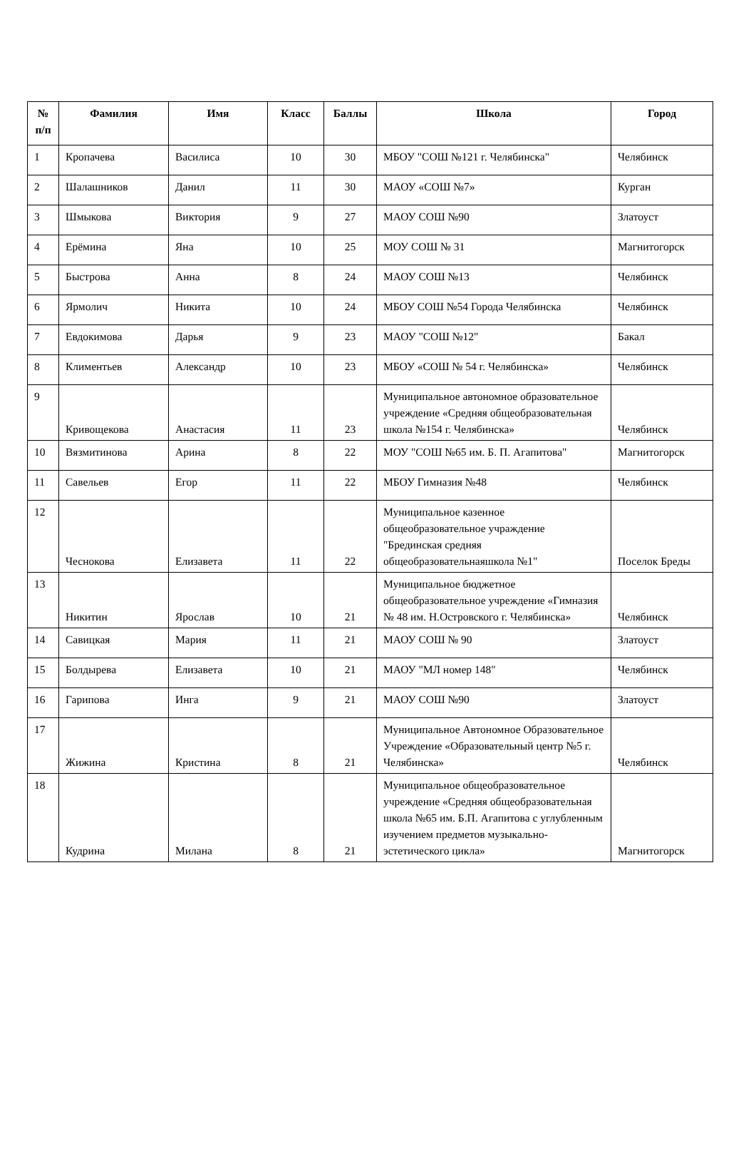| № п/п | Фамилия | Имя | Класс | Баллы | Школа | Город |
| --- | --- | --- | --- | --- | --- | --- |
| 1 | Кропачева | Василиса | 10 | 30 | МБОУ "СОШ №121 г. Челябинска" | Челябинск |
| 2 | Шалашников | Данил | 11 | 30 | МАОУ «СОШ №7» | Курган |
| 3 | Шмыкова | Виктория | 9 | 27 | МАОУ СОШ №90 | Златоуст |
| 4 | Ерёмина | Яна | 10 | 25 | МОУ СОШ № 31 | Магнитогорск |
| 5 | Быстрова | Анна | 8 | 24 | МАОУ СОШ №13 | Челябинск |
| 6 | Ярмолич | Никита | 10 | 24 | МБОУ СОШ №54 Города Челябинска | Челябинск |
| 7 | Евдокимова | Дарья | 9 | 23 | МАОУ "СОШ №12" | Бакал |
| 8 | Климентьев | Александр | 10 | 23 | МБОУ «СОШ № 54 г. Челябинска» | Челябинск |
| 9 | Кривощекова | Анастасия | 11 | 23 | Муниципальное автономное образовательное учреждение «Средняя общеобразовательная школа №154 г. Челябинска» | Челябинск |
| 10 | Вязмитинова | Арина | 8 | 22 | МОУ "СОШ №65 им. Б. П. Агапитова" | Магнитогорск |
| 11 | Савельев | Егор | 11 | 22 | МБОУ Гимназия №48 | Челябинск |
| 12 | Чеснокова | Елизавета | 11 | 22 | Муниципальное казенное общеобразовательное учраждение "Брединская средняя общеобразовательнаяшкола №1" | Поселок Бреды |
| 13 | Никитин | Ярослав | 10 | 21 | Муниципальное бюджетное общеобразовательное учреждение «Гимназия № 48 им. Н.Островского г. Челябинска» | Челябинск |
| 14 | Савицкая | Мария | 11 | 21 | МАОУ СОШ № 90 | Златоуст |
| 15 | Болдырева | Елизавета | 10 | 21 | МАОУ "МЛ номер 148" | Челябинск |
| 16 | Гарипова | Инга | 9 | 21 | МАОУ СОШ №90 | Златоуст |
| 17 | Жижина | Кристина | 8 | 21 | Муниципальное Автономное Образовательное Учреждение «Образовательный центр №5 г. Челябинска» | Челябинск |
| 18 | Кудрина | Милана | 8 | 21 | Муниципальное общеобразовательное учреждение «Средняя общеобразовательная школа №65 им. Б.П. Агапитова с углубленным изучением предметов музыкально-эстетического цикла» | Магнитогорск |